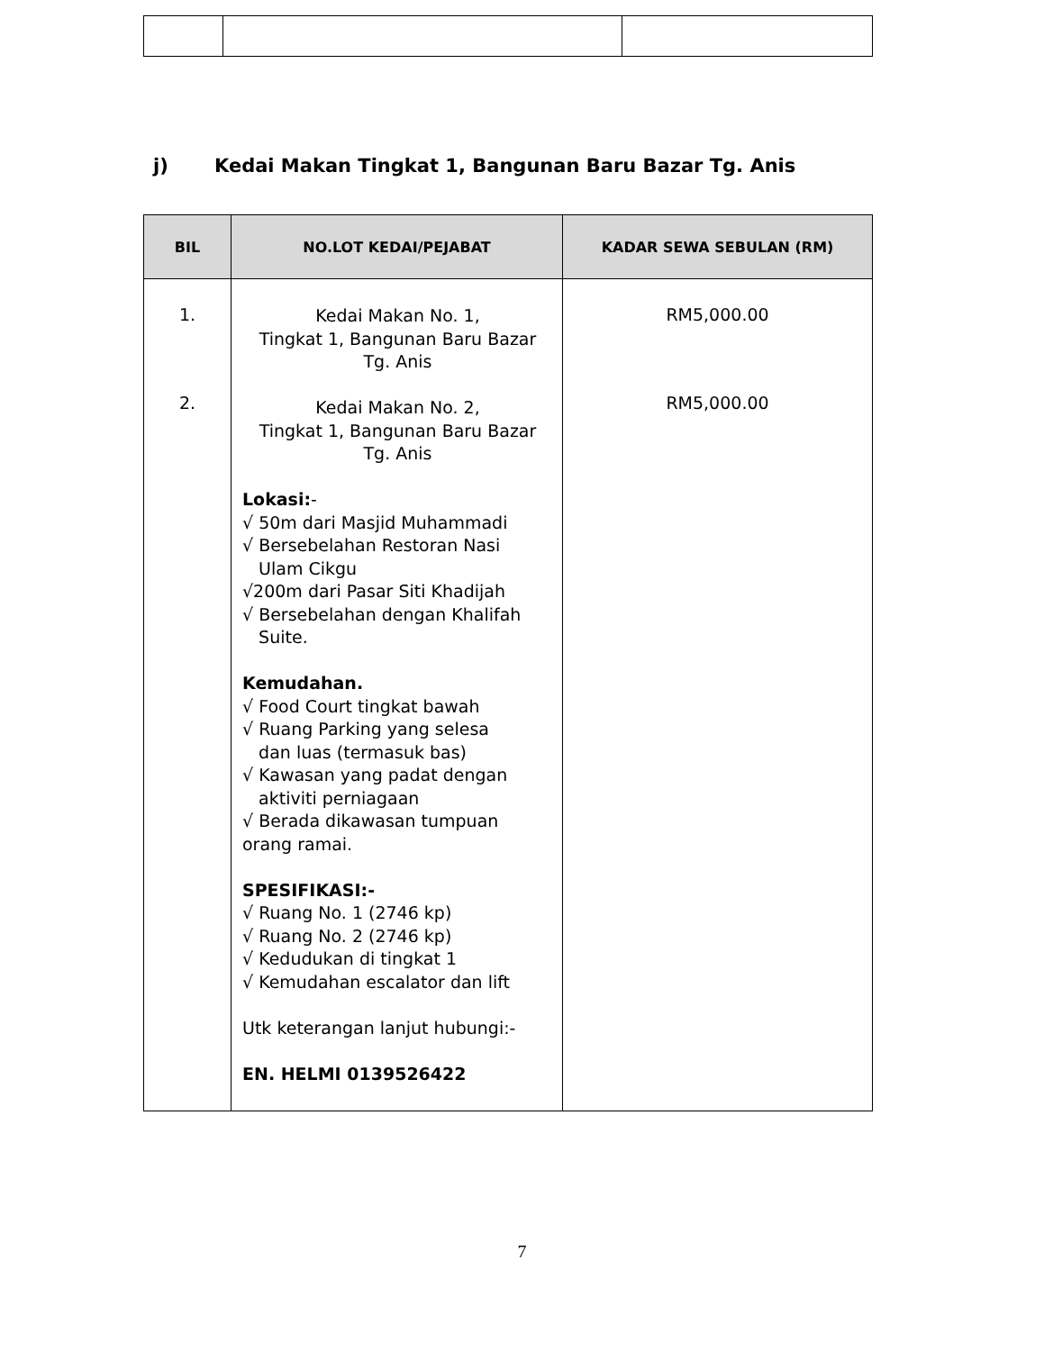j) Kedai Makan Tingkat 1, Bangunan Baru Bazar Tg. Anis
| BIL | NO.LOT KEDAI/PEJABAT | KADAR SEWA SEBULAN (RM) |
| --- | --- | --- |
| 1. 2. | Kedai Makan No. 1, Tingkat 1, Bangunan Baru Bazar Tg. Anis Kedai Makan No. 2, Tingkat 1, Bangunan Baru Bazar Tg. Anis Lokasi: - √ 50m dari Masjid Muhammadi √ Bersebelahan Restoran Nasi Ulam Cikgu √200m dari Pasar Siti Khadijah √ Bersebelahan dengan Khalifah Suite. Kemudahan. √ Food Court tingkat bawah √ Ruang Parking yang selesa dan luas (termasuk bas) √ Kawasan yang padat dengan aktiviti perniagaan √ Berada dikawasan tumpuan orang ramai. SPESIFIKASI:- √ Ruang No. 1 (2746 kp) √ Ruang No. 2 (2746 kp) √ Kedudukan di tingkat 1 √ Kemudahan escalator dan lift Utk keterangan lanjut hubungi:- EN. HELMI 0139526422 | RM5,000.00 RM5,000.00 |
7